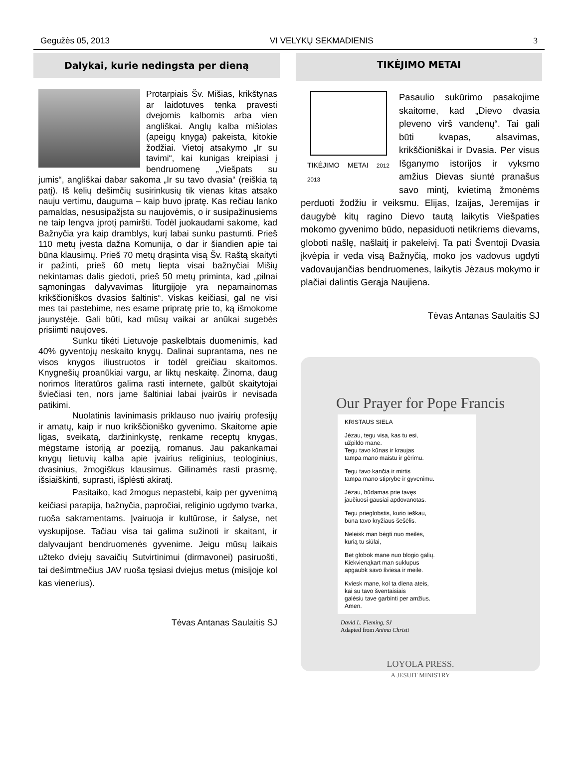Gegužės 05, 2013 VI VELYKŲ SEKMADIENIS 3
Dalykai, kurie nedingsta per dieną
Protarpiais Šv. Mišias, krikštynas ar laidotuves tenka pravesti dvejomis kalbomis arba vien angliškai. Anglų kalba mišiolas (apeigų knyga) pakeista, kitokie žodžiai. Vietoj atsakymo „Ir su tavimi“, kai kunigas kreipiasi į bendruomenę „Viešpats su jumis“, angliškai dabar sakoma „Ir su tavo dvasia“ (reiškia tą patį). Iš kelių dešimčių susirinkusių tik vienas kitas atsako nauju vertimu, dauguma – kaip buvo įpratę. Kas rečiau lanko pamaldas, nesusipažįsta su naujovėmis, o ir susipažinusiems ne taip lengva įprotį pamiršti. Todėl juokaudami sakome, kad Bažnyčia yra kaip dramblys, kurį labai sunku pastumti. Prieš 110 metų įvesta dažna Komunija, o dar ir šiandien apie tai būna klausimų. Prieš 70 metų drąsinta visą Šv. Raštą skaityti ir pažinti, prieš 60 metų liepta visai bažnyčiai Mišių nekintamas dalis giedoti, prieš 50 metų priminta, kad „pilnai sąmoningas dalyvavimas liturgijoje yra nepamainomas krikščioniškos dvasios šaltinis“. Viskas keičiasi, gal ne visi mes tai pastebime, nes esame pripratę prie to, ką išmokome jaunystėje. Gali būti, kad mūsų vaikai ar anūkai sugebės prisiimti naujoves.
Sunku tikėti Lietuvoje paskelbtais duomenimis, kad 40% gyventojų neskaito knygų. Dalinai suprantama, nes ne visos knygos iliustruotos ir todėl greičiau skaitomos. Knygnešių proanūkiai vargu, ar liktų neskaitę. Žinoma, daug norimos literatūros galima rasti internete, galbūt skaitytojai šviečiasi ten, nors jame šaltiniai labai įvairūs ir nevisada patikimi.
Nuolatinis lavinimasis priklauso nuo įvairių profesijų ir amatų, kaip ir nuo krikščioniško gyvenimo. Skaitome apie ligas, sveikatą, daržininkystę, renkame receptų knygas, mėgstame istoriją ar poeziją, romanus. Jau pakankamai knygų lietuvių kalba apie įvairius religinius, teologinius, dvasinius, žmogiškus klausimus. Gilinamės rasti prasmę, išsiaiškinti, suprasti, išplėsti akiratį.
Pasitaiko, kad žmogus nepastebi, kaip per gyvenimą keičiasi parapija, bažnyčia, papročiai, religinio ugdymo tvarka, ruoša sakramentams. Įvairuoja ir kultūrose, ir šalyse, net vyskupijose. Tačiau visa tai galima sužinoti ir skaitant, ir dalyvaujant bendruomenės gyvenime. Jeigu mūsų laikais užteko dviejų savaičių Sutvirtinimui (dirmavonei) pasiruošti, tai dešimtmečius JAV ruoša tęsiasi dviejus metus (misijoje kol kas vienerius).
Tėvas Antanas Saulaitis SJ
TIKĖJIMO METAI
TIKĖJIMO METAI 2012 2013
Pasaulio sukūrimo pasakojime skaitome, kad „Dievo dvasia pleveno virš vandenų“. Tai gali būti kvapas, alsavimas, krikščioniškai ir Dvasia. Per visus Išganymo istorijos ir vyksmo amžius Dievas siuntė pranašus savo mintį, kvietimą žmonėms perduoti žodžiu ir veiksmu. Elijas, Izaijas, Jeremijas ir daugybė kitų ragino Dievo tautą laikytis Viešpaties mokomo gyvenimo būdo, nepasiduoti netikriems dievams, globoti našlę, našlaitį ir pakeleivį. Ta pati Šventoji Dvasia įkvėpia ir veda visą Bažnyčią, moko jos vadovus ugdyti vadovaujančias bendruomenes, laikytis Jėzaus mokymo ir plačiai dalintis Gerąja Naujiena.
Tėvas Antanas Saulaitis SJ
Our Prayer for Pope Francis
KRISTAUS SIELA
Jėzau, tegu visa, kas tu esi,
užpildo mane.
Tegu tavo kūnas ir kraujas
tampa mano maistu ir gėrimu.
Tegu tavo kančia ir mirtis
tampa mano stiprybe ir gyvenimu.
Jėzau, būdamas prie tavęs
jaučiuosi gausiai apdovanotas.
Tegu prieglobstis, kurio ieškau,
būna tavo kryžiaus šešėlis.
Neleisk man bėgti nuo meilės,
kurią tu siūlai,
Bet globok mane nuo blogio galių.
Kiekvienąkart man suklupus
apgaubk savo šviesa ir meile.
Kviesk mane, kol ta diena ateis,
kai su tavo šventaisiais
galėsiu tave garbinti per amžius.
Amen.
David L. Fleming, SJ
Adapted from Anima Christi
LOYOLA PRESS.
A JESUIT MINISTRY